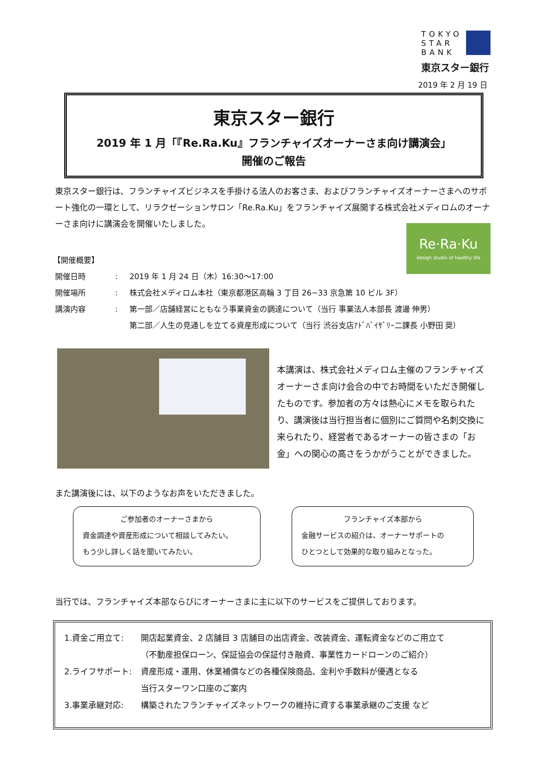TOKYO
STAR
BANK
東京スター銀行
2019 年 2 月 19 日
東京スター銀行
2019 年 1 月「『Re.Ra.Ku』フランチャイズオーナーさま向け講演会」
開催のご報告
東京スター銀行は、フランチャイズビジネスを手掛ける法人のお客さま、およびフランチャイズオーナーさまへのサポート強化の一環として、リラクゼーションサロン「Re.Ra.Ku」をフランチャイズ展開する株式会社メディロムのオーナーさま向けに講演会を開催いたしました。
Re·Ra·Ku
design studio of healthy life
【開催概要】
| 開催日時 | : | 2019 年 1 月 24 日（木）16:30～17:00 |
| 開催場所 | : | 株式会社メディロム本社（東京都港区高輪 3 丁目 26−33 京急第 10 ビル 3F） |
| 講演内容 | : | 第一部／店舗経営にともなう事業資金の調達について（当行 事業法人本部長 渡邊 伸男） 第二部／人生の見通しを立てる資産形成について（当行 渋谷支店ｱﾄﾞﾊﾞｲｻﾞﾘｰ二課長 小野田 奨） |
本講演は、株式会社メディロム主催のフランチャイズオーナーさま向け会合の中でお時間をいただき開催したものです。参加者の方々は熱心にメモを取られたり、講演後は当行担当者に個別にご質問や名刺交換に来られたり、経営者であるオーナーの皆さまの「お金」への関心の高さをうかがうことができました。
また講演後には、以下のようなお声をいただきました。
ご参加者のオーナーさまから
資金調達や資産形成について相談してみたい。
もう少し詳しく話を聞いてみたい。
フランチャイズ本部から
金融サービスの紹介は、オーナーサポートの
ひとつとして効果的な取り組みとなった。
当行では、フランチャイズ本部ならびにオーナーさまに主に以下のサービスをご提供しております。
| 1.資金ご用立て: | 開店起業資金、2 店舗目 3 店舗目の出店資金、改装資金、運転資金などのご用立て （不動産担保ローン、保証協会の保証付き融資、事業性カードローンのご紹介） |
| 2.ライフサポート: | 資産形成・運用、休業補償などの各種保険商品、金利や手数料が優遇となる 当行スターワン口座のご案内 |
| 3.事業承継対応: | 構築されたフランチャイズネットワークの維持に資する事業承継のご支援 など |